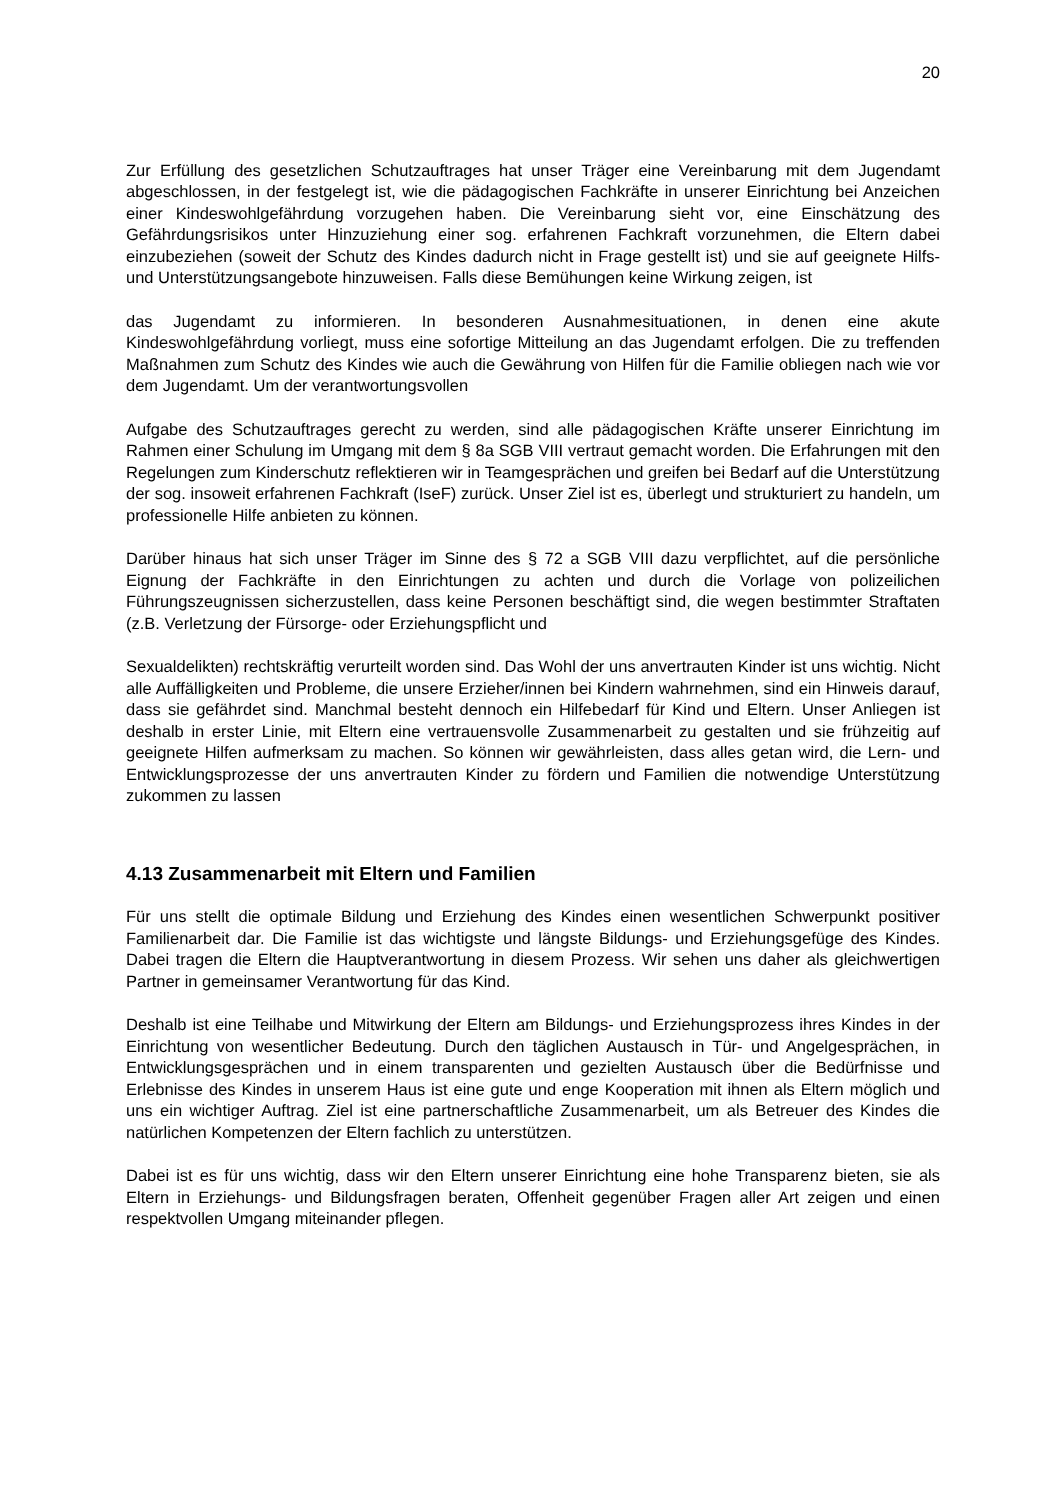20
Zur Erfüllung des gesetzlichen Schutzauftrages hat unser Träger eine Vereinbarung mit dem Jugendamt abgeschlossen, in der festgelegt ist, wie die pädagogischen Fachkräfte in unserer Einrichtung bei Anzeichen einer Kindeswohlgefährdung vorzugehen haben. Die Vereinbarung sieht vor, eine Einschätzung des Gefährdungsrisikos unter Hinzuziehung einer sog. erfahrenen Fachkraft vorzunehmen, die Eltern dabei einzubeziehen (soweit der Schutz des Kindes dadurch nicht in Frage gestellt ist) und sie auf geeignete Hilfs- und Unterstützungsangebote hinzuweisen. Falls diese Bemühungen keine Wirkung zeigen, ist
das Jugendamt zu informieren. In besonderen Ausnahmesituationen, in denen eine akute Kindeswohlgefährdung vorliegt, muss eine sofortige Mitteilung an das Jugendamt erfolgen. Die zu treffenden Maßnahmen zum Schutz des Kindes wie auch die Gewährung von Hilfen für die Familie obliegen nach wie vor dem Jugendamt. Um der verantwortungsvollen
Aufgabe des Schutzauftrages gerecht zu werden, sind alle pädagogischen Kräfte unserer Einrichtung im Rahmen einer Schulung im Umgang mit dem § 8a SGB VIII vertraut gemacht worden. Die Erfahrungen mit den Regelungen zum Kinderschutz reflektieren wir in Teamgesprächen und greifen bei Bedarf auf die Unterstützung der sog. insoweit erfahrenen Fachkraft (IseF) zurück. Unser Ziel ist es, überlegt und strukturiert zu handeln, um professionelle Hilfe anbieten zu können.
Darüber hinaus hat sich unser Träger im Sinne des § 72 a SGB VIII dazu verpflichtet, auf die persönliche Eignung der Fachkräfte in den Einrichtungen zu achten und durch die Vorlage von polizeilichen Führungszeugnissen sicherzustellen, dass keine Personen beschäftigt sind, die wegen bestimmter Straftaten (z.B. Verletzung der Fürsorge- oder Erziehungspflicht und
Sexualdelikten) rechtskräftig verurteilt worden sind. Das Wohl der uns anvertrauten Kinder ist uns wichtig. Nicht alle Auffälligkeiten und Probleme, die unsere Erzieher/innen bei Kindern wahrnehmen, sind ein Hinweis darauf, dass sie gefährdet sind. Manchmal besteht dennoch ein Hilfebedarf für Kind und Eltern. Unser Anliegen ist deshalb in erster Linie, mit Eltern eine vertrauensvolle Zusammenarbeit zu gestalten und sie frühzeitig auf geeignete Hilfen aufmerksam zu machen. So können wir gewährleisten, dass alles getan wird, die Lern- und Entwicklungsprozesse der uns anvertrauten Kinder zu fördern und Familien die notwendige Unterstützung zukommen zu lassen
4.13 Zusammenarbeit mit Eltern und Familien
Für uns stellt die optimale Bildung und Erziehung des Kindes einen wesentlichen Schwerpunkt positiver Familienarbeit dar. Die Familie ist das wichtigste und längste Bildungs- und Erziehungsgefüge des Kindes. Dabei tragen die Eltern die Hauptverantwortung in diesem Prozess. Wir sehen uns daher als gleichwertigen Partner in gemeinsamer Verantwortung für das Kind.
Deshalb ist eine Teilhabe und Mitwirkung der Eltern am Bildungs- und Erziehungsprozess ihres Kindes in der Einrichtung von wesentlicher Bedeutung. Durch den täglichen Austausch in Tür- und Angelgesprächen, in Entwicklungsgesprächen und in einem transparenten und gezielten Austausch über die Bedürfnisse und Erlebnisse des Kindes in unserem Haus ist eine gute und enge Kooperation mit ihnen als Eltern möglich und uns ein wichtiger Auftrag. Ziel ist eine partnerschaftliche Zusammenarbeit, um als Betreuer des Kindes die natürlichen Kompetenzen der Eltern fachlich zu unterstützen.
Dabei ist es für uns wichtig, dass wir den Eltern unserer Einrichtung eine hohe Transparenz bieten, sie als Eltern in Erziehungs- und Bildungsfragen beraten, Offenheit gegenüber Fragen aller Art zeigen und einen respektvollen Umgang miteinander pflegen.